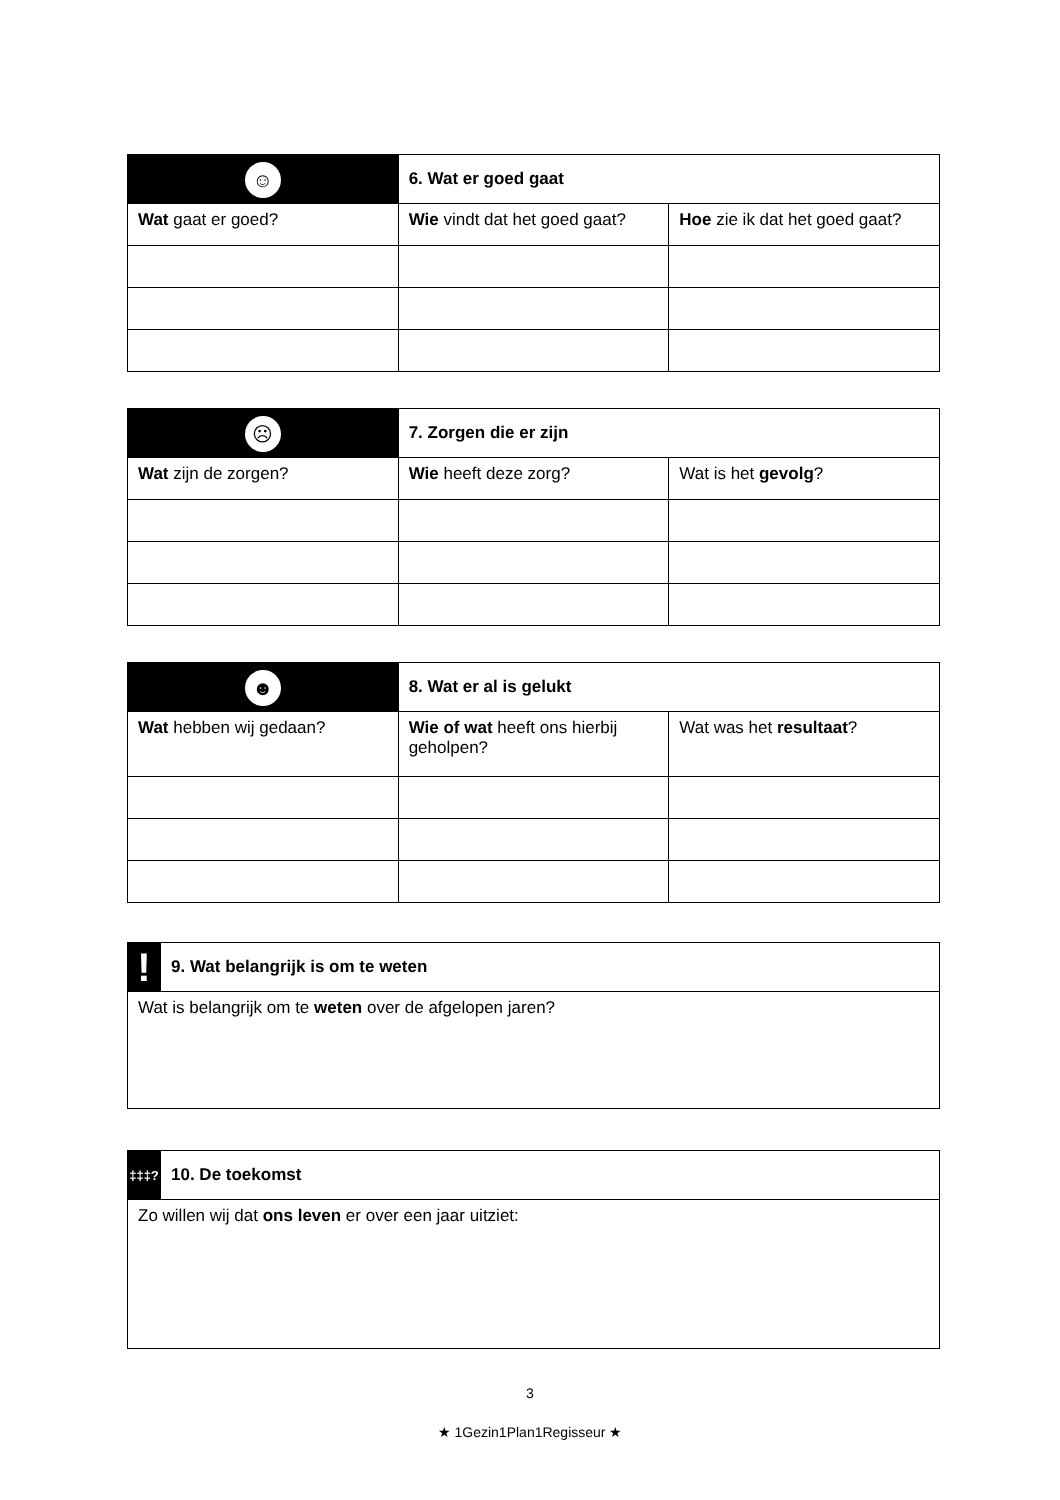| ☺ | 6. Wat er goed gaat | | |
| Wat gaat er goed? | | Wie vindt dat het goed gaat? | Hoe zie ik dat het goed gaat? |
| ☹ | 7. Zorgen die er zijn | | |
| Wat zijn de zorgen? | | Wie heeft deze zorg? | Wat is het gevolg ? |
| ☻ | 8. Wat er al is gelukt | | |
| Wat hebben wij gedaan? | | Wie of wat heeft ons hierbij geholpen? | Wat was het resultaat ? |
| ! | 9. Wat belangrijk is om te weten |
| Wat is belangrijk om te weten over de afgelopen jaren? | |
| ‡‡‡? | 10. De toekomst |
| Zo willen wij dat ons leven er over een jaar uitziet: | |
3
★ 1Gezin1Plan1Regisseur ★